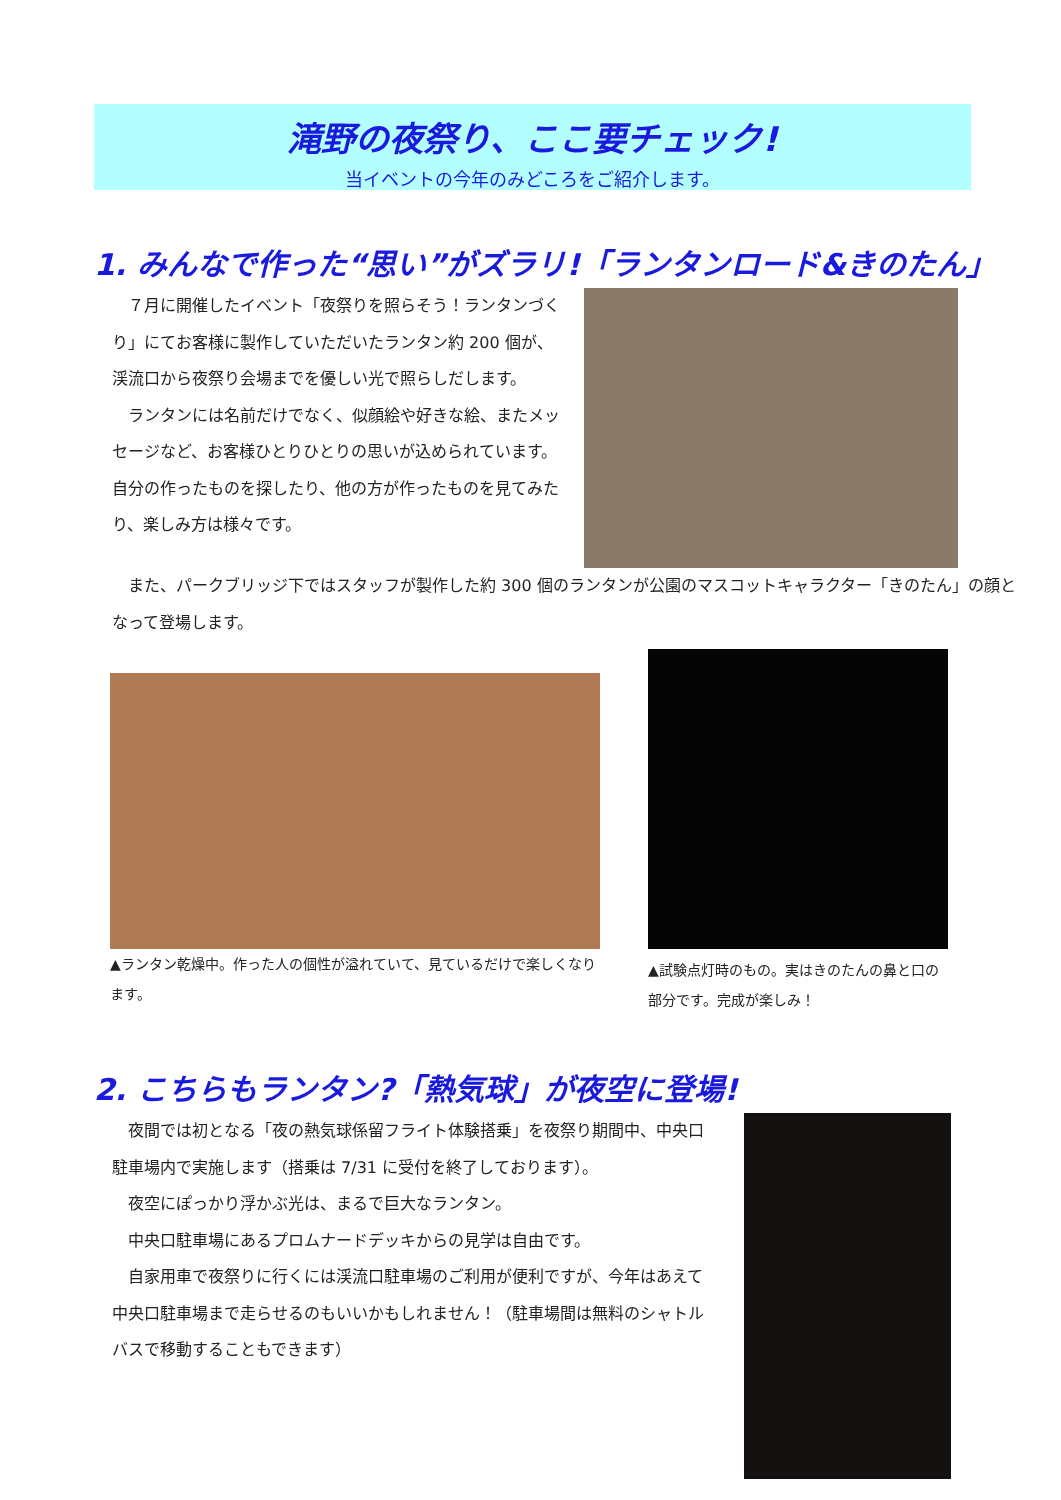滝野の夜祭り、ここ要チェック!
当イベントの今年のみどころをご紹介します。
1. みんなで作った“思い”がズラリ!「ランタンロード&きのたん」
７月に開催したイベント「夜祭りを照らそう！ランタンづくり」にてお客様に製作していただいたランタン約 200 個が、渓流口から夜祭り会場までを優しい光で照らしだします。
ランタンには名前だけでなく、似顔絵や好きな絵、またメッセージなど、お客様ひとりひとりの思いが込められています。自分の作ったものを探したり、他の方が作ったものを見てみたり、楽しみ方は様々です。
また、パークブリッジ下ではスタッフが製作した約 300 個のランタンが公園のマスコットキャラクター「きのたん」の顔となって登場します。
▲ランタン乾燥中。作った人の個性が溢れていて、見ているだけで楽しくなります。
▲試験点灯時のもの。実はきのたんの鼻と口の部分です。完成が楽しみ！
2. こちらもランタン?「熱気球」が夜空に登場!
夜間では初となる「夜の熱気球係留フライト体験搭乗」を夜祭り期間中、中央口駐車場内で実施します（搭乗は 7/31 に受付を終了しております）。
夜空にぽっかり浮かぶ光は、まるで巨大なランタン。
中央口駐車場にあるプロムナードデッキからの見学は自由です。
自家用車で夜祭りに行くには渓流口駐車場のご利用が便利ですが、今年はあえて中央口駐車場まで走らせるのもいいかもしれません！（駐車場間は無料のシャトルバスで移動することもできます）